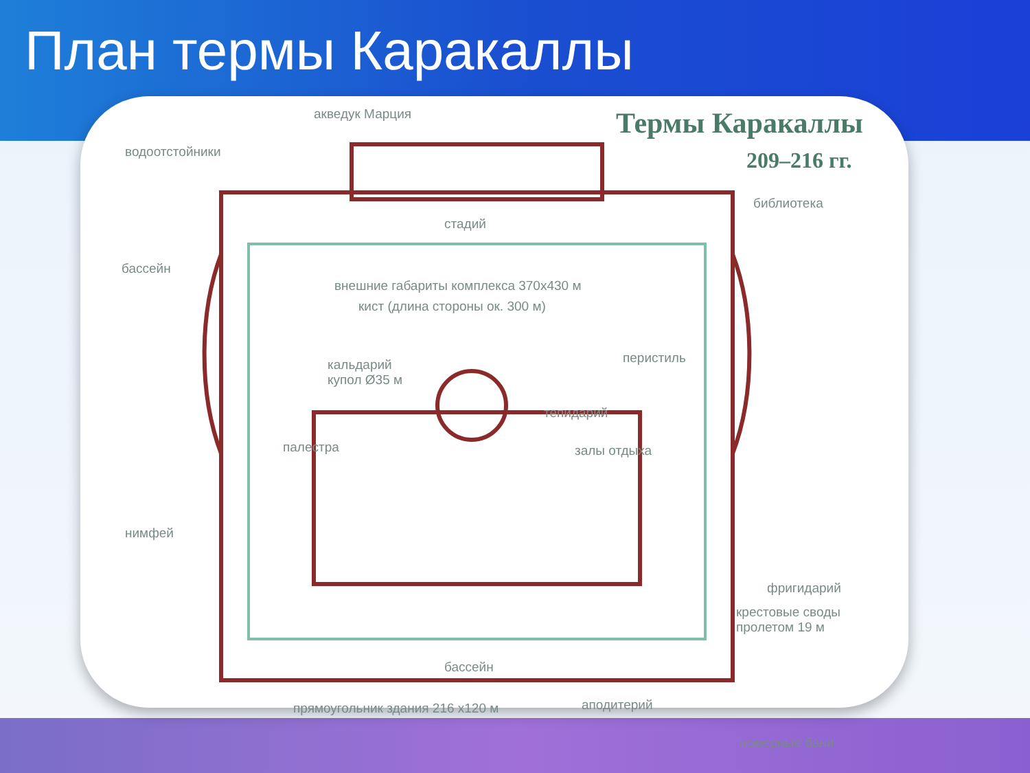План термы Каракаллы
Термы Каракаллы
209–216 гг.
акведук Марция
водоотстойники
стадий
библиотека
бассейн
внешние габариты комплекса 370х430 м
кист (длина стороны ок. 300 м)
перистиль
кальдарий
купол Ø35 м
тепидарий
палестра залы отдыха
нимфей
фригидарий
крестовые своды
пролетом 19 м
бассейн
прямоугольник здания 216 х120 м
аподитерий
номерные бани